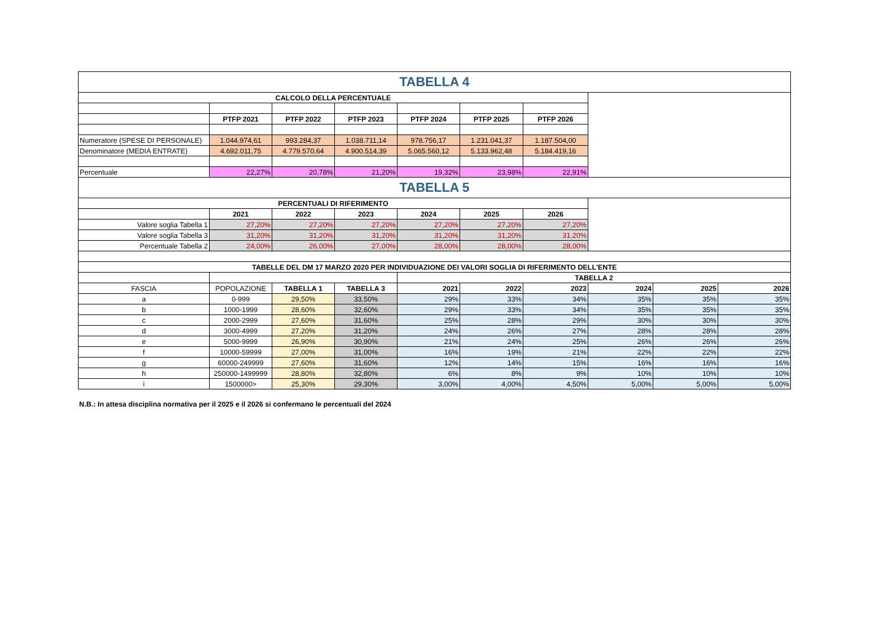| TABELLA 4 | | | | | | | | | |
| CALCOLO DELLA PERCENTUALE | | | | | | | | | |
| | PTFP 2021 | PTFP 2022 | PTFP 2023 | PTFP 2024 | PTFP 2025 | PTFP 2026 | | | |
| Numeratore (SPESE DI PERSONALE) | 1.044.974,61 | 993.284,37 | 1.038.711,14 | 978.756,17 | 1.231.041,37 | 1.187.504,00 | | | |
| Denominatore (MEDIA ENTRATE) | 4.692.011,75 | 4.779.570,64 | 4.900.514,39 | 5.065.560,12 | 5.133.962,48 | 5.184.419,16 | | | |
| Percentuale | 22,27% | 20,78% | 21,20% | 19,32% | 23,98% | 22,91% | | | |
| TABELLA 5 | | | | | | | | | |
| PERCENTUALI DI RIFERIMENTO | | | | | | | | | |
| | 2021 | 2022 | 2023 | 2024 | 2025 | 2026 | | | |
| Valore soglia Tabella 1 | 27,20% | 27,20% | 27,20% | 27,20% | 27,20% | 27,20% | | | |
| Valore soglia Tabella 3 | 31,20% | 31,20% | 31,20% | 31,20% | 31,20% | 31,20% | | | |
| Percentuale Tabella 2 | 24,00% | 26,00% | 27,00% | 28,00% | 28,00% | 28,00% | | | |
| TABELLE DEL DM 17 MARZO 2020 PER INDIVIDUAZIONE DEI VALORI SOGLIA DI RIFERIMENTO DELL'ENTE | | | | | | | | | |
| | | | | TABELLA 2 | | | | | |
| FASCIA | POPOLAZIONE | TABELLA 1 | TABELLA 3 | 2021 | 2022 | 2023 | 2024 | 2025 | 2026 |
| a | 0-999 | 29,50% | 33,50% | 29% | 33% | 34% | 35% | 35% | 35% |
| b | 1000-1999 | 28,60% | 32,60% | 29% | 33% | 34% | 35% | 35% | 35% |
| c | 2000-2999 | 27,60% | 31,60% | 25% | 28% | 29% | 30% | 30% | 30% |
| d | 3000-4999 | 27,20% | 31,20% | 24% | 26% | 27% | 28% | 28% | 28% |
| e | 5000-9999 | 26,90% | 30,90% | 21% | 24% | 25% | 26% | 26% | 26% |
| f | 10000-59999 | 27,00% | 31,00% | 16% | 19% | 21% | 22% | 22% | 22% |
| g | 60000-249999 | 27,60% | 31,60% | 12% | 14% | 15% | 16% | 16% | 16% |
| h | 250000-1499999 | 28,80% | 32,80% | 6% | 8% | 9% | 10% | 10% | 10% |
| i | 1500000> | 25,30% | 29,30% | 3,00% | 4,00% | 4,50% | 5,00% | 5,00% | 5,00% |
N.B.: In attesa disciplina normativa per il 2025 e il 2026 si confermano le percentuali del 2024